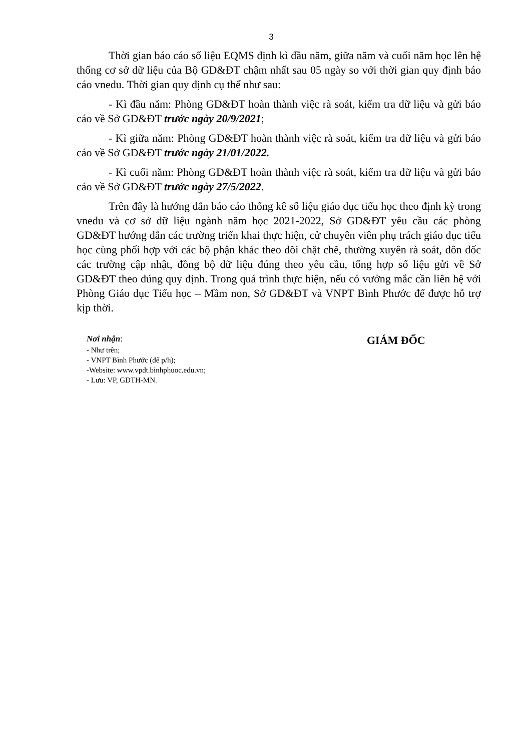3
Thời gian báo cáo số liệu EQMS định kì đầu năm, giữa năm và cuối năm học lên hệ thống cơ sở dữ liệu của Bộ GD&ĐT chậm nhất sau 05 ngày so với thời gian quy định báo cáo vnedu. Thời gian quy định cụ thể như sau:
- Kì đầu năm: Phòng GD&ĐT hoàn thành việc rà soát, kiểm tra dữ liệu và gửi báo cáo về Sở GD&ĐT trước ngày 20/9/2021;
- Kì giữa năm: Phòng GD&ĐT hoàn thành việc rà soát, kiểm tra dữ liệu và gửi báo cáo về Sở GD&ĐT trước ngày 21/01/2022.
- Kì cuối năm: Phòng GD&ĐT hoàn thành việc rà soát, kiểm tra dữ liệu và gửi báo cáo về Sở GD&ĐT trước ngày 27/5/2022.
Trên đây là hướng dẫn báo cáo thống kê số liệu giáo dục tiểu học theo định kỳ trong vnedu và cơ sở dữ liệu ngành năm học 2021-2022, Sở GD&ĐT yêu cầu các phòng GD&ĐT hướng dẫn các trường triển khai thực hiện, cử chuyên viên phụ trách giáo dục tiểu học cùng phối hợp với các bộ phận khác theo dõi chặt chẽ, thường xuyên rà soát, đôn đốc các trường cập nhật, đồng bộ dữ liệu đúng theo yêu cầu, tổng hợp số liệu gửi về Sở GD&ĐT theo đúng quy định. Trong quá trình thực hiện, nếu có vướng mắc cần liên hệ với Phòng Giáo dục Tiểu học – Mầm non, Sở GD&ĐT và VNPT Bình Phước để được hỗ trợ kịp thời.
Nơi nhận:
- Như trên;
- VNPT Bình Phước (để p/h);
-Website: www.vpdt.binhphuoc.edu.vn;
- Lưu: VP, GDTH-MN.
GIÁM ĐỐC